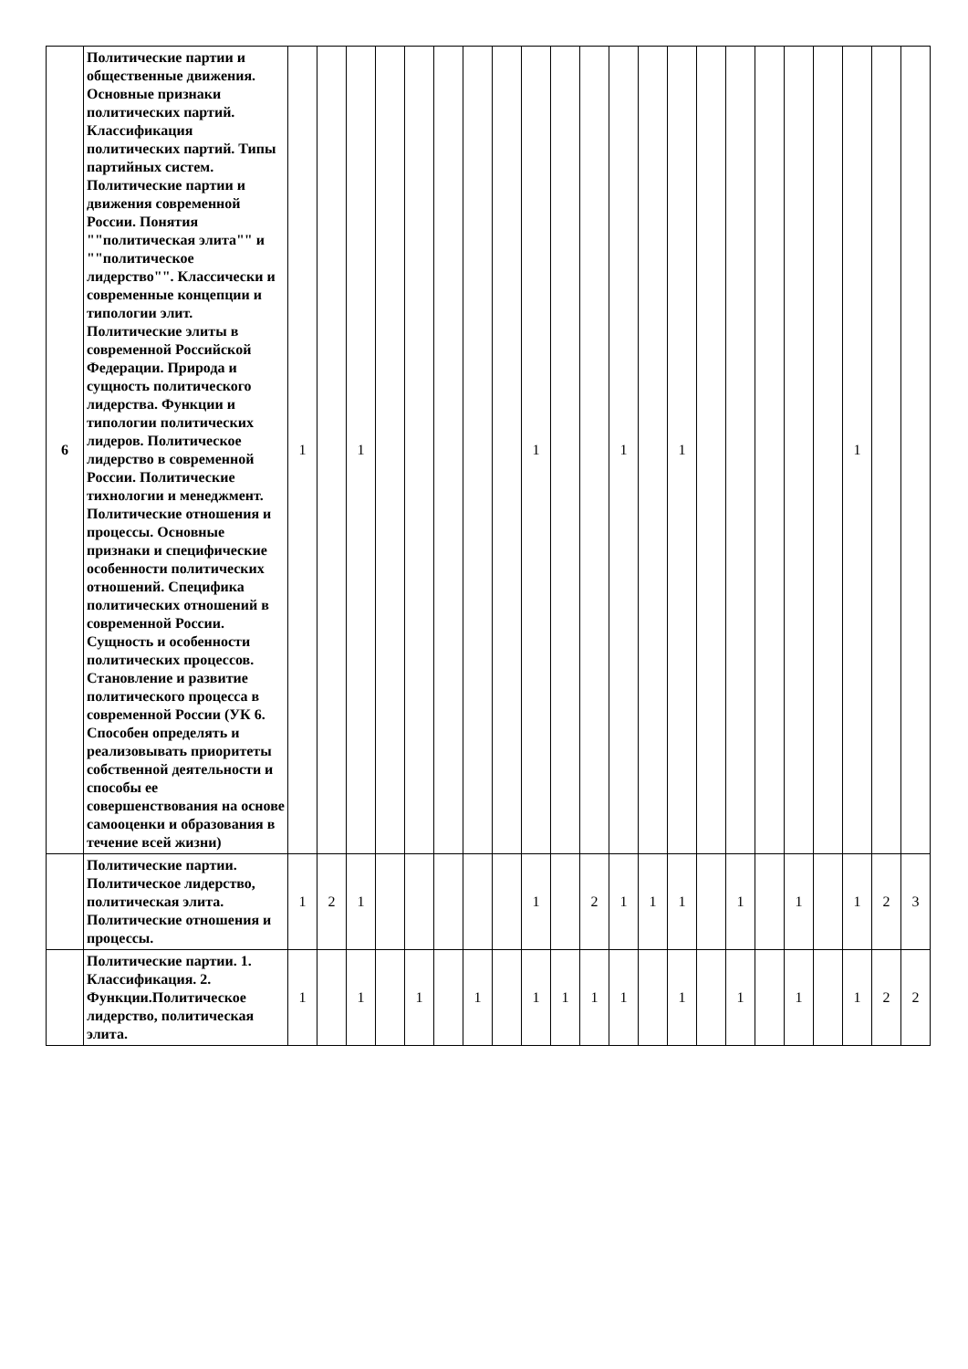| 6 | Политические партии и общественные движения. Основные признаки политических партий. Классификация политических партий. Типы партийных систем. Политические партии и движения современной России. Понятия ""политическая элита"" и ""политическое лидерство"". Классически и современные концепции и типологии элит. Политические элиты в современной Российской Федерации. Природа и сущность политического лидерства. Функции и типологии политических лидеров. Политическое лидерство в современной России. Политические тихнологии и менеджмент. Политические отношения и процессы. Основные признаки и специфические особенности политических отношений. Специфика политических отношений в современной России. Сущность и особенности политических процессов. Становление и развитие политического процесса в современной России (УК 6. Способен определять и реализовывать приоритеты собственной деятельности и способы ее совершенствования на основе самооценки и образования в течение всей жизни) | 1 | | 1 | | | | | | 1 | | | 1 | | 1 | | | | | | 1 | | |
| | Политические партии. Политическое лидерство, политическая элита. Политические отношения и процессы. | 1 | 2 | 1 | | | | | | 1 | | 2 | 1 | 1 | 1 | | 1 | | 1 | | 1 | 2 | 3 |
| | Политические партии. 1. Классификация. 2. Функции.Политическое лидерство, политическая элита. | 1 | | 1 | | 1 | | 1 | | 1 | 1 | 1 | 1 | | 1 | | 1 | | 1 | | 1 | 2 | 2 |